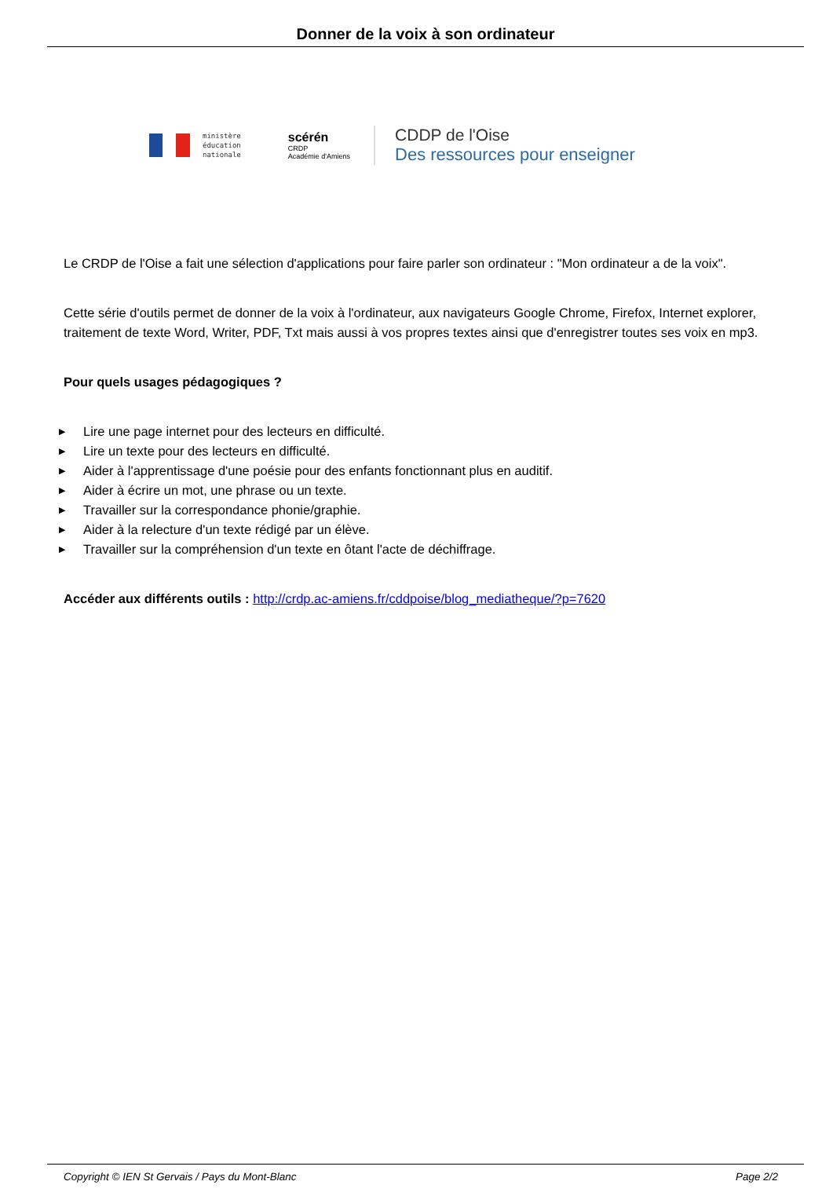Donner de la voix à son ordinateur
ministère
éducation
nationale
scérén
CRDP
Académie d'Amiens
CDDP de l'Oise
Des ressources pour enseigner
Le CRDP de l'Oise a fait une sélection d'applications pour faire parler son ordinateur : "Mon ordinateur a de la voix".
Cette série d'outils permet de donner de la voix à l'ordinateur, aux navigateurs Google Chrome, Firefox, Internet explorer, traitement de texte Word, Writer, PDF, Txt mais aussi à vos propres textes ainsi que d'enregistrer toutes ses voix en mp3.
Pour quels usages pédagogiques ?
▶ Lire une page internet pour des lecteurs en difficulté.
▶ Lire un texte pour des lecteurs en difficulté.
▶ Aider à l'apprentissage d'une poésie pour des enfants fonctionnant plus en auditif.
▶ Aider à écrire un mot, une phrase ou un texte.
▶ Travailler sur la correspondance phonie/graphie.
▶ Aider à la relecture d'un texte rédigé par un élève.
▶ Travailler sur la compréhension d'un texte en ôtant l'acte de déchiffrage.
Accéder aux différents outils : http://crdp.ac-amiens.fr/cddpoise/blog_mediatheque/?p=7620
Copyright © IEN St Gervais / Pays du Mont-Blanc Page 2/2